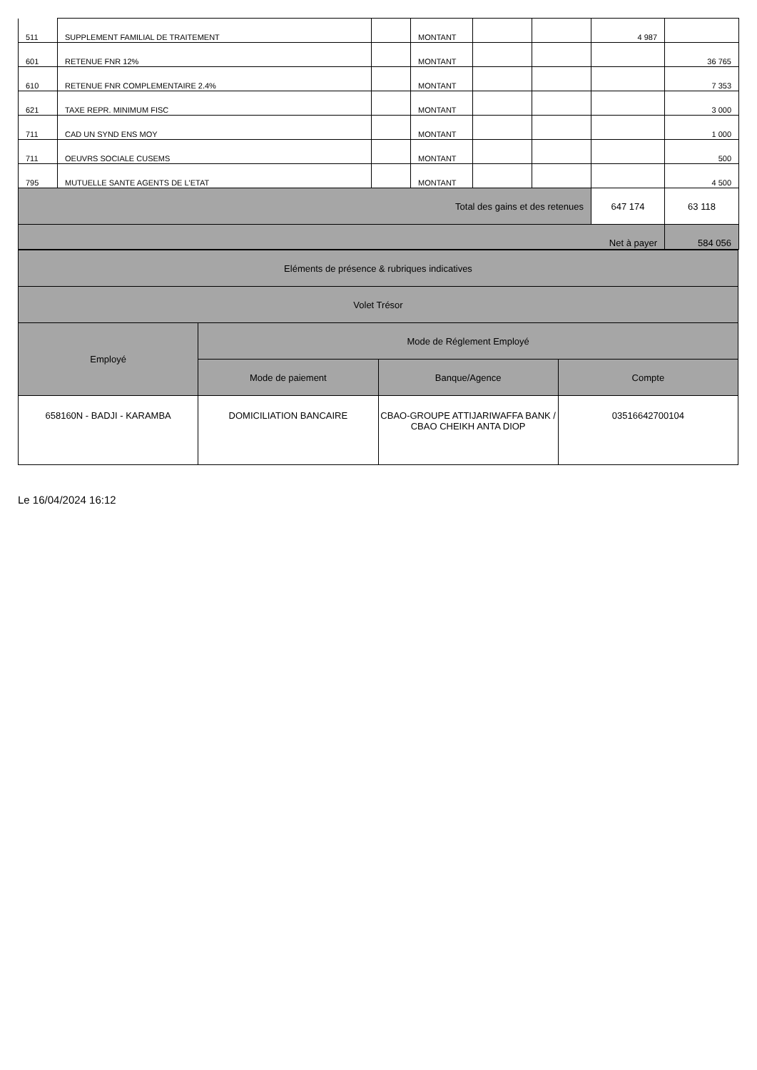| 511 | SUPPLEMENT FAMILIAL DE TRAITEMENT | | MONTANT | | | 4 987 | |
| 601 | RETENUE FNR 12% | | MONTANT | | | | 36 765 |
| 610 | RETENUE FNR COMPLEMENTAIRE 2.4% | | MONTANT | | | | 7 353 |
| 621 | TAXE REPR. MINIMUM FISC | | MONTANT | | | | 3 000 |
| 711 | CAD UN SYND ENS MOY | | MONTANT | | | | 1 000 |
| 711 | OEUVRS SOCIALE CUSEMS | | MONTANT | | | | 500 |
| 795 | MUTUELLE SANTE AGENTS DE L'ETAT | | MONTANT | | | | 4 500 |
| Total des gains et des retenues | | | | | | 647 174 | 63 118 |
| Net à payer | | | | | | | 584 056 |
| Eléments de présence & rubriques indicatives | | | |
| Volet Trésor | | | |
| Employé | Mode de Réglement Employé | | |
| | Mode de paiement | Banque/Agence | Compte |
| 658160N - BADJI - KARAMBA | DOMICILIATION BANCAIRE | CBAO-GROUPE ATTIJARIWAFFA BANK / CBAO CHEIKH ANTA DIOP | 03516642700104 |
Le 16/04/2024 16:12